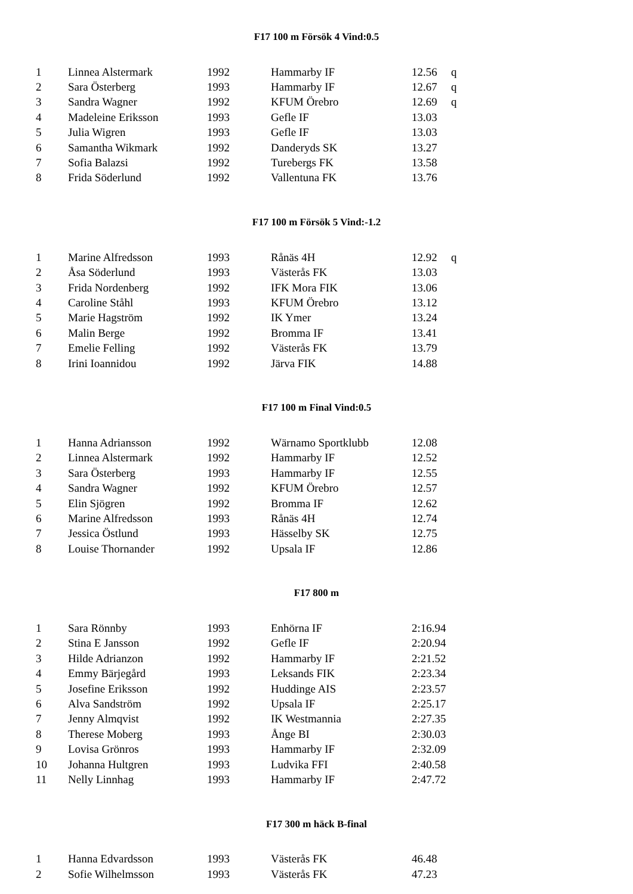F17 100 m Försök 4 Vind:0.5
| 1 | Linnea Alstermark | 1992 | Hammarby IF | 12.56 | q |
| 2 | Sara Österberg | 1993 | Hammarby IF | 12.67 | q |
| 3 | Sandra Wagner | 1992 | KFUM Örebro | 12.69 | q |
| 4 | Madeleine Eriksson | 1993 | Gefle IF | 13.03 | |
| 5 | Julia Wigren | 1993 | Gefle IF | 13.03 | |
| 6 | Samantha Wikmark | 1992 | Danderyds SK | 13.27 | |
| 7 | Sofia Balazsi | 1992 | Turebergs FK | 13.58 | |
| 8 | Frida Söderlund | 1992 | Vallentuna FK | 13.76 | |
F17 100 m Försök 5 Vind:-1.2
| 1 | Marine Alfredsson | 1993 | Rånäs 4H | 12.92 | q |
| 2 | Åsa Söderlund | 1993 | Västerås FK | 13.03 | |
| 3 | Frida Nordenberg | 1992 | IFK Mora FIK | 13.06 | |
| 4 | Caroline Ståhl | 1993 | KFUM Örebro | 13.12 | |
| 5 | Marie Hagström | 1992 | IK Ymer | 13.24 | |
| 6 | Malin Berge | 1992 | Bromma IF | 13.41 | |
| 7 | Emelie Felling | 1992 | Västerås FK | 13.79 | |
| 8 | Irini Ioannidou | 1992 | Järva FIK | 14.88 | |
F17 100 m Final Vind:0.5
| 1 | Hanna Adriansson | 1992 | Wärnamo Sportklubb | 12.08 | |
| 2 | Linnea Alstermark | 1992 | Hammarby IF | 12.52 | |
| 3 | Sara Österberg | 1993 | Hammarby IF | 12.55 | |
| 4 | Sandra Wagner | 1992 | KFUM Örebro | 12.57 | |
| 5 | Elin Sjögren | 1992 | Bromma IF | 12.62 | |
| 6 | Marine Alfredsson | 1993 | Rånäs 4H | 12.74 | |
| 7 | Jessica Östlund | 1993 | Hässelby SK | 12.75 | |
| 8 | Louise Thornander | 1992 | Upsala IF | 12.86 | |
F17 800 m
| 1 | Sara Rönnby | 1993 | Enhörna IF | 2:16.94 | |
| 2 | Stina E Jansson | 1992 | Gefle IF | 2:20.94 | |
| 3 | Hilde Adrianzon | 1992 | Hammarby IF | 2:21.52 | |
| 4 | Emmy Bärjegård | 1993 | Leksands FIK | 2:23.34 | |
| 5 | Josefine Eriksson | 1992 | Huddinge AIS | 2:23.57 | |
| 6 | Alva Sandström | 1992 | Upsala IF | 2:25.17 | |
| 7 | Jenny Almqvist | 1992 | IK Westmannia | 2:27.35 | |
| 8 | Therese Moberg | 1993 | Ånge BI | 2:30.03 | |
| 9 | Lovisa Grönros | 1993 | Hammarby IF | 2:32.09 | |
| 10 | Johanna Hultgren | 1993 | Ludvika FFI | 2:40.58 | |
| 11 | Nelly Linnhag | 1993 | Hammarby IF | 2:47.72 | |
F17 300 m häck B-final
| 1 | Hanna Edvardsson | 1993 | Västerås FK | 46.48 | |
| 2 | Sofie Wilhelmsson | 1993 | Västerås FK | 47.23 | |